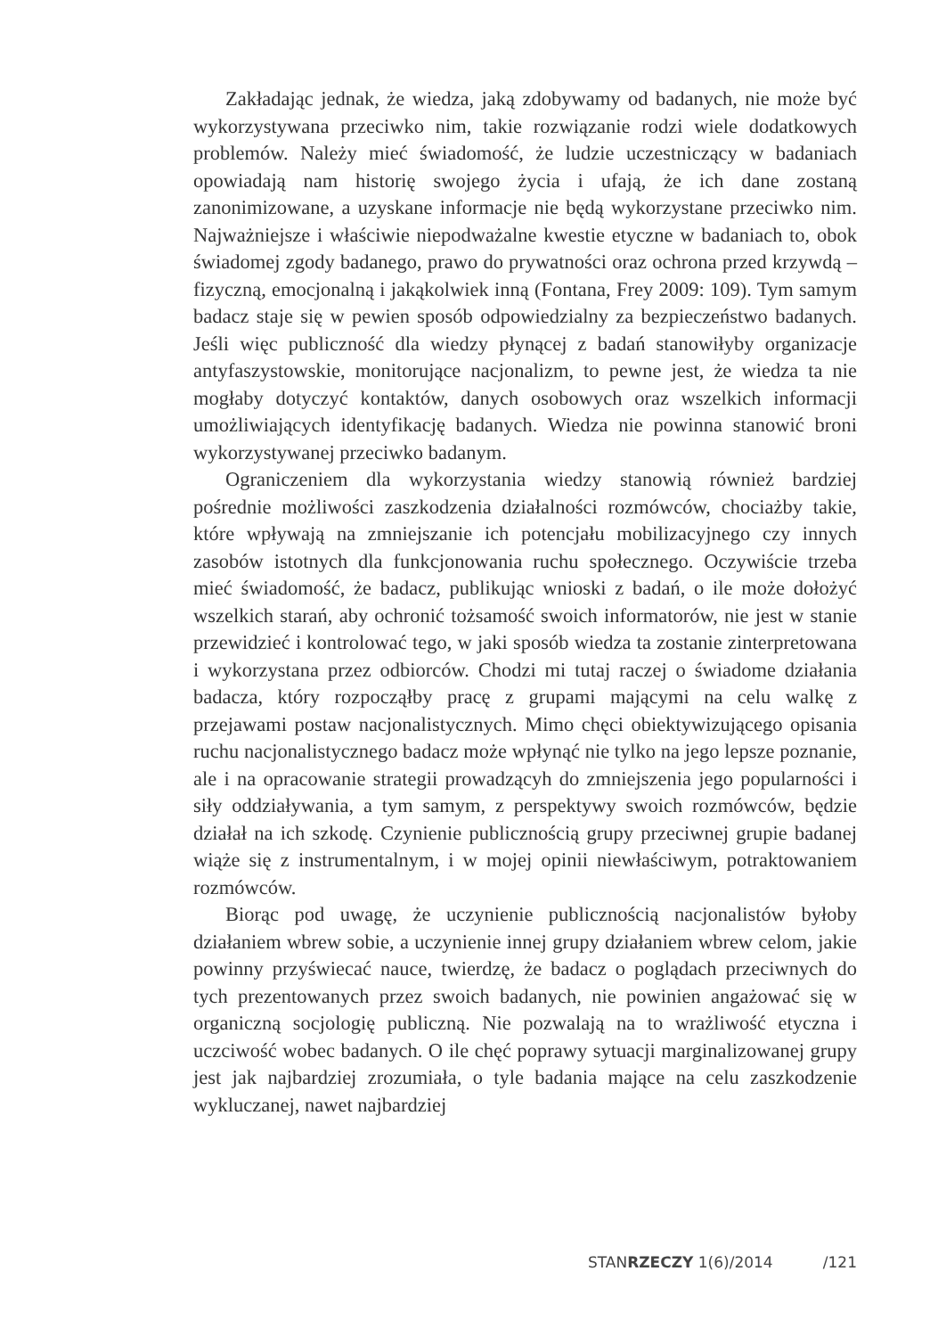Zakładając jednak, że wiedza, jaką zdobywamy od badanych, nie może być wykorzystywana przeciwko nim, takie rozwiązanie rodzi wiele dodatkowych problemów. Należy mieć świadomość, że ludzie uczestniczący w badaniach opowiadają nam historię swojego życia i ufają, że ich dane zostaną zanonimizowane, a uzyskane informacje nie będą wykorzystane przeciwko nim. Najważniejsze i właściwie niepodważalne kwestie etyczne w badaniach to, obok świadomej zgody badanego, prawo do prywatności oraz ochrona przed krzywdą – fizyczną, emocjonalną i jakąkolwiek inną (Fontana, Frey 2009: 109). Tym samym badacz staje się w pewien sposób odpowiedzialny za bezpieczeństwo badanych. Jeśli więc publiczność dla wiedzy płynącej z badań stanowiłyby organizacje antyfaszystowskie, monitorujące nacjonalizm, to pewne jest, że wiedza ta nie mogłaby dotyczyć kontaktów, danych osobowych oraz wszelkich informacji umożliwiających identyfikację badanych. Wiedza nie powinna stanowić broni wykorzystywanej przeciwko badanym.
Ograniczeniem dla wykorzystania wiedzy stanowią również bardziej pośrednie możliwości zaszkodzenia działalności rozmówców, chociażby takie, które wpływają na zmniejszanie ich potencjału mobilizacyjnego czy innych zasobów istotnych dla funkcjonowania ruchu społecznego. Oczywiście trzeba mieć świadomość, że badacz, publikując wnioski z badań, o ile może dołożyć wszelkich starań, aby ochronić tożsamość swoich informatorów, nie jest w stanie przewidzieć i kontrolować tego, w jaki sposób wiedza ta zostanie zinterpretowana i wykorzystana przez odbiorców. Chodzi mi tutaj raczej o świadome działania badacza, który rozpocząłby pracę z grupami mającymi na celu walkę z przejawami postaw nacjonalistycznych. Mimo chęci obiektywizującego opisania ruchu nacjonalistycznego badacz może wpłynąć nie tylko na jego lepsze poznanie, ale i na opracowanie strategii prowadzącyh do zmniejszenia jego popularności i siły oddziaływania, a tym samym, z perspektywy swoich rozmówców, będzie działał na ich szkodę. Czynienie publicznością grupy przeciwnej grupie badanej wiąże się z instrumentalnym, i w mojej opinii niewłaściwym, potraktowaniem rozmówców.
Biorąc pod uwagę, że uczynienie publicznością nacjonalistów byłoby działaniem wbrew sobie, a uczynienie innej grupy działaniem wbrew celom, jakie powinny przyświecać nauce, twierdzę, że badacz o poglądach przeciwnych do tych prezentowanych przez swoich badanych, nie powinien angażować się w organiczną socjologię publiczną. Nie pozwalają na to wrażliwość etyczna i uczciwość wobec badanych. O ile chęć poprawy sytuacji marginalizowanej grupy jest jak najbardziej zrozumiała, o tyle badania mające na celu zaszkodzenie wykluczanej, nawet najbardziej
STANRZECZY 1(6)/2014 /121